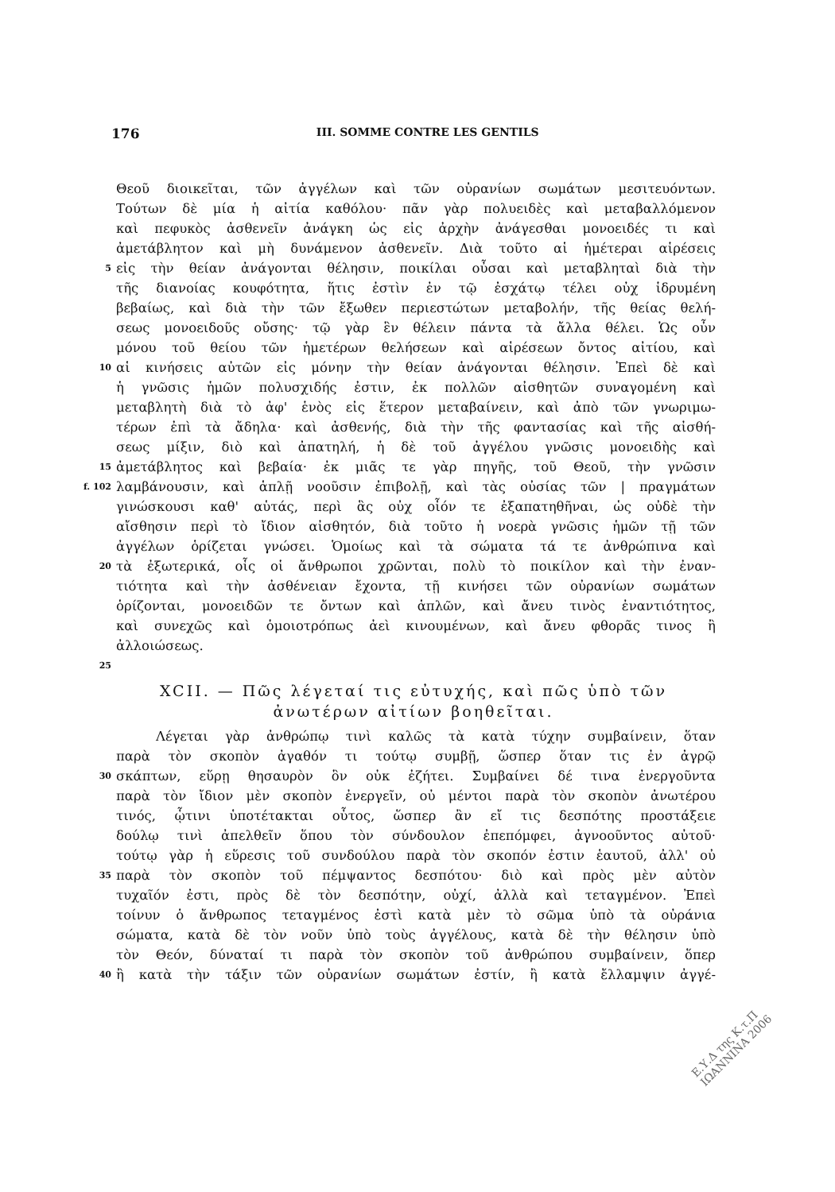176 III. SOMME CONTRE LES GENTILS
Θεοῦ διοικεῖται, τῶν ἀγγέλων καὶ τῶν οὐρανίων σωμάτων μεσιτευόντων.
Τούτων δὲ μία ἡ αἰτία καθόλου· πᾶν γὰρ πολυειδὲς καὶ μεταβαλλόμενον
καὶ πεφυκὸς ἀσθενεῖν ἀνάγκη ὡς εἰς ἀρχὴν ἀνάγεσθαι μονοειδές τι καὶ
ἀμετάβλητον καὶ μὴ δυνάμενον ἀσθενεῖν. Διὰ τοῦτο αἱ ἡμέτεραι αἱρέσεις
5 εἰς τὴν θείαν ἀνάγονται θέλησιν, ποικίλαι οὖσαι καὶ μεταβληταὶ διὰ τὴν
τῆς διανοίας κουφότητα, ἥτις ἐστὶν ἐν τῷ ἐσχάτῳ τέλει οὐχ ἱδρυμένη
βεβαίως, καὶ διὰ τὴν τῶν ἔξωθεν περιεστώτων μεταβολήν, τῆς θείας θελή-
σεως μονοειδοῦς οὔσης· τῷ γὰρ ἓν θέλειν πάντα τὰ ἄλλα θέλει. Ὡς οὖν
μόνου τοῦ θείου τῶν ἡμετέρων θελήσεων καὶ αἱρέσεων ὄντος αἰτίου, καὶ
10 αἱ κινήσεις αὐτῶν εἰς μόνην τὴν θείαν ἀνάγονται θέλησιν. Ἐπεὶ δὲ καὶ
ἡ γνῶσις ἡμῶν πολυσχιδής ἐστιν, ἐκ πολλῶν αἰσθητῶν συναγομένη καὶ
μεταβλητὴ διὰ τὸ ἀφ' ἑνὸς εἰς ἕτερον μεταβαίνειν, καὶ ἀπὸ τῶν γνωριμω-
τέρων ἐπὶ τὰ ἄδηλα· καὶ ἀσθενής, διὰ τὴν τῆς φαντασίας καὶ τῆς αἰσθή-
σεως μίξιν, διὸ καὶ ἀπατηλή, ἡ δὲ τοῦ ἀγγέλου γνῶσις μονοειδὴς καὶ
15 ἀμετάβλητος καὶ βεβαία· ἐκ μιᾶς τε γὰρ πηγῆς, τοῦ Θεοῦ, τὴν γνῶσιν
f. 102 λαμβάνουσιν, καὶ ἁπλῇ νοοῦσιν ἐπιβολῇ, καὶ τὰς οὐσίας τῶν | πραγμάτων
γινώσκουσι καθ' αὑτάς, περὶ ἃς οὐχ οἷόν τε ἐξαπατηθῆναι, ὡς οὐδὲ τὴν
αἴσθησιν περὶ τὸ ἴδιον αἰσθητόν, διὰ τοῦτο ἡ νοερὰ γνῶσις ἡμῶν τῇ τῶν
ἀγγέλων ὁρίζεται γνώσει. Ὁμοίως καὶ τὰ σώματα τά τε ἀνθρώπινα καὶ
20 τὰ ἐξωτερικά, οἷς οἱ ἄνθρωποι χρῶνται, πολὺ τὸ ποικίλον καὶ τὴν ἐναν-
τιότητα καὶ τὴν ἀσθένειαν ἔχοντα, τῇ κινήσει τῶν οὐρανίων σωμάτων
ὁρίζονται, μονοειδῶν τε ὄντων καὶ ἁπλῶν, καὶ ἄνευ τινὸς ἐναντιότητος,
καὶ συνεχῶς καὶ ὁμοιοτρόπως ἀεὶ κινουμένων, καὶ ἄνευ φθορᾶς τινος ἢ
ἀλλοιώσεως.
25
XCII. — Πῶς λέγεταί τις εὐτυχής, καὶ πῶς ὑπὸ τῶν
ἀνωτέρων αἰτίων βοηθεῖται.
Λέγεται γὰρ ἀνθρώπῳ τινὶ καλῶς τὰ κατὰ τύχην συμβαίνειν, ὅταν
παρὰ τὸν σκοπὸν ἀγαθόν τι τούτῳ συμβῇ, ὥσπερ ὅταν τις ἐν ἀγρῷ
30 σκάπτων, εὕρῃ θησαυρὸν ὃν οὐκ ἐζήτει. Συμβαίνει δέ τινα ἐνεργοῦντα
παρὰ τὸν ἴδιον μὲν σκοπὸν ἐνεργεῖν, οὐ μέντοι παρὰ τὸν σκοπὸν ἀνωτέρου
τινός, ᾧτινι ὑποτέτακται οὗτος, ὥσπερ ἂν εἴ τις δεσπότης προστάξειε
δούλῳ τινὶ ἀπελθεῖν ὅπου τὸν σύνδουλον ἐπεπόμφει, ἀγνοοῦντος αὐτοῦ·
τούτῳ γὰρ ἡ εὕρεσις τοῦ συνδούλου παρὰ τὸν σκοπόν ἐστιν ἑαυτοῦ, ἀλλ' οὐ
35 παρὰ τὸν σκοπὸν τοῦ πέμψαντος δεσπότου· διὸ καὶ πρὸς μὲν αὐτὸν
τυχαῖόν ἐστι, πρὸς δὲ τὸν δεσπότην, οὐχί, ἀλλὰ καὶ τεταγμένον. Ἐπεὶ
τοίνυν ὁ ἄνθρωπος τεταγμένος ἐστὶ κατὰ μὲν τὸ σῶμα ὑπὸ τὰ οὐράνια
σώματα, κατὰ δὲ τὸν νοῦν ὑπὸ τοὺς ἀγγέλους, κατὰ δὲ τὴν θέλησιν ὑπὸ
τὸν Θεόν, δύναταί τι παρὰ τὸν σκοπὸν τοῦ ἀνθρώπου συμβαίνειν, ὅπερ
40 ἢ κατὰ τὴν τάξιν τῶν οὐρανίων σωμάτων ἐστίν, ἢ κατὰ ἔλλαμψιν ἀγγέ-
Ε.Υ.Δ της Κ.τ.Π
ΙΩΑΝΝΙΝΑ 2006